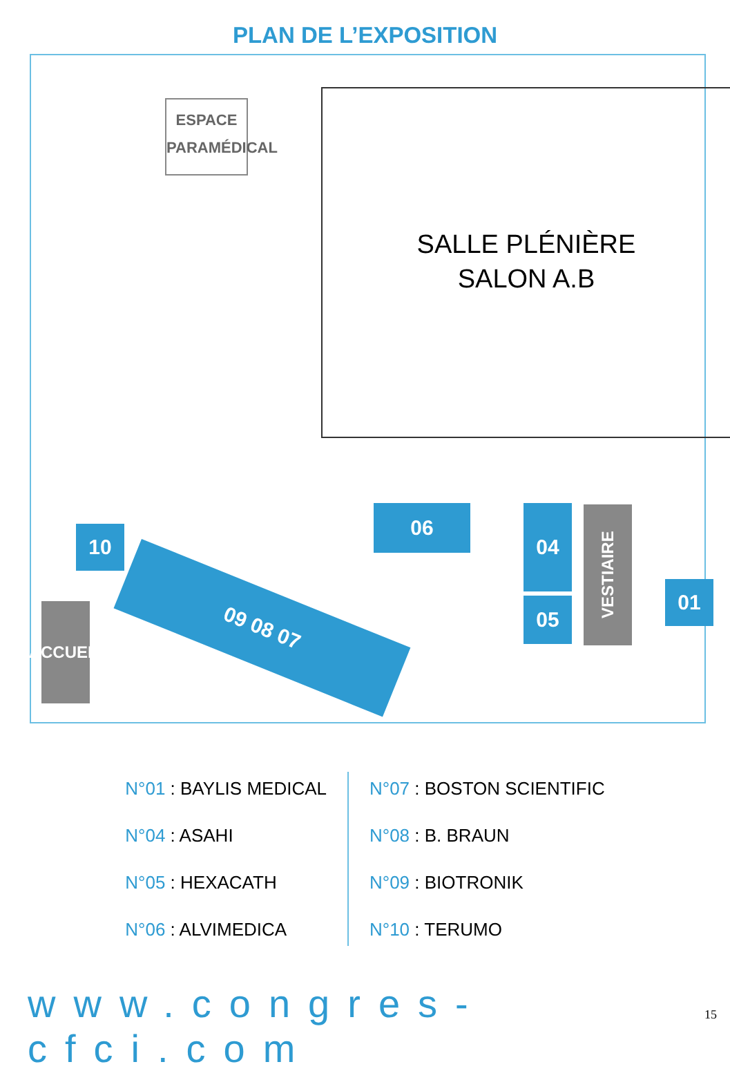PLAN DE L’EXPOSITION
ESPACE
PARAMÉDICAL
SALLE PLÉNIÈRE
SALON A.B
10
09 08 07
06 04
05
VESTIAIRE
01
ACCUEIL
N°01 : BAYLIS MEDICAL
N°04 : ASAHI
N°05 : HEXACATH
N°06 : ALVIMEDICA
N°07 : BOSTON SCIENTIFIC
N°08 : B. BRAUN
N°09 : BIOTRONIK
N°10 : TERUMO
www.congres-cfci.com 15